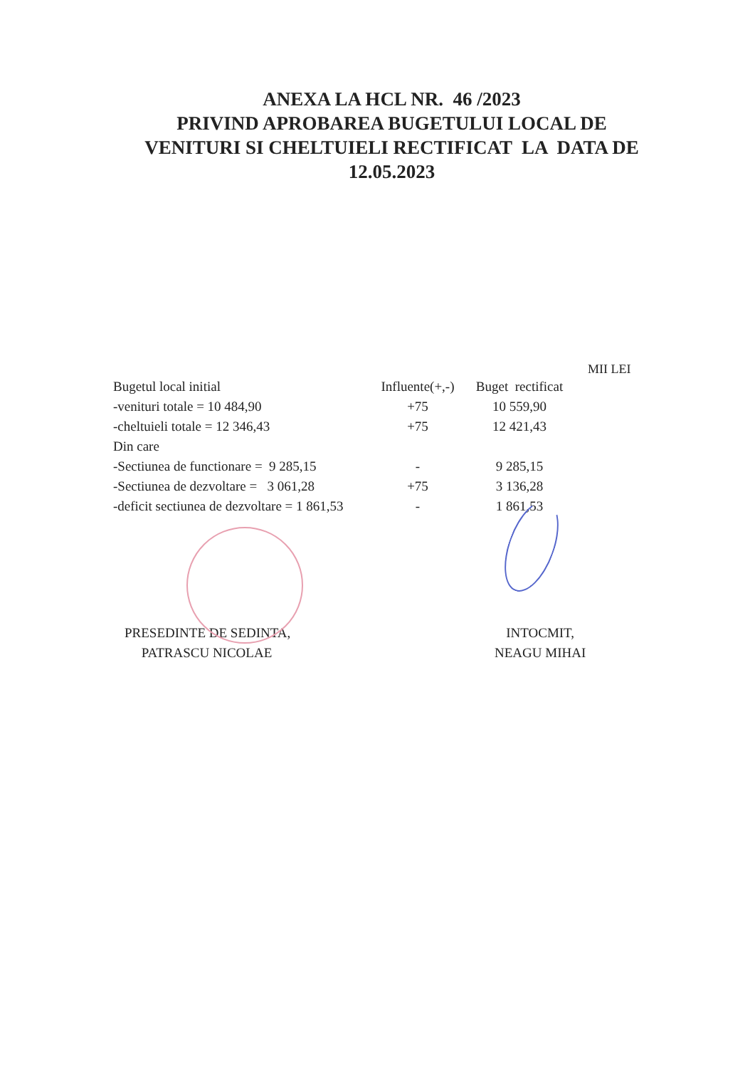ANEXA LA HCL NR. 46 /2023
PRIVIND APROBAREA BUGETULUI LOCAL DE
VENITURI SI CHELTUIELI RECTIFICAT LA DATA DE
12.05.2023
MII LEI
| Bugetul local initial | Influente(+,-) | Buget rectificat |
| -venituri totale = 10 484,90 | +75 | 10 559,90 |
| -cheltuieli totale = 12 346,43 | +75 | 12 421,43 |
| Din care | | |
| -Sectiunea de functionare = 9 285,15 | - | 9 285,15 |
| -Sectiunea de dezvoltare = 3 061,28 | +75 | 3 136,28 |
| -deficit sectiunea de dezvoltare = 1 861,53 | - | 1 861,53 |
PRESEDINTE DE SEDINTA,
PATRASCU NICOLAE
INTOCMIT,
NEAGU MIHAI